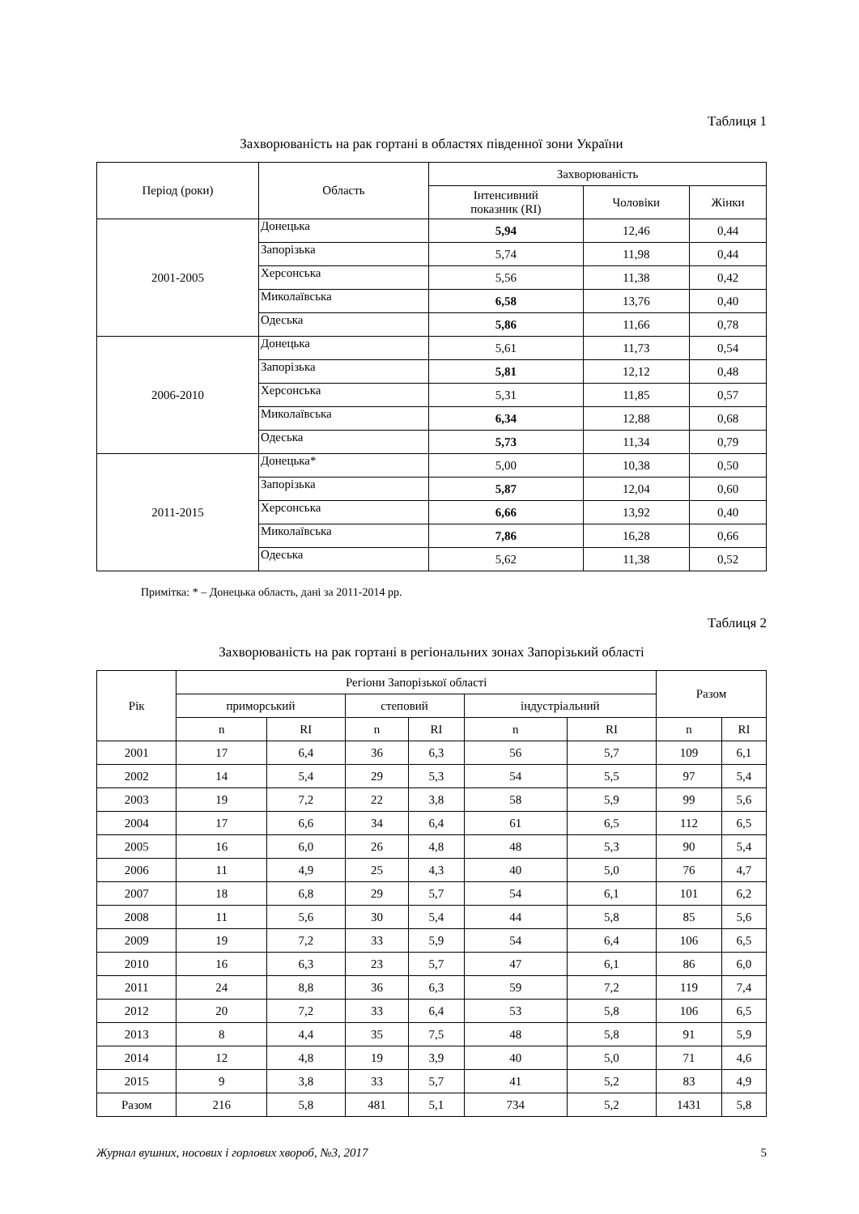Таблиця 1
Захворюваність на рак гортані в областях південної зони України
| Період (роки) | Область | Захворюваність | | |
| --- | --- | --- | --- | --- |
| | | Інтенсивний показник (RI) | Чоловіки | Жінки |
| 2001-2005 | Донецька | 5,94 | 12,46 | 0,44 |
| | Запорізька | 5,74 | 11,98 | 0,44 |
| | Херсонська | 5,56 | 11,38 | 0,42 |
| | Миколаївська | 6,58 | 13,76 | 0,40 |
| | Одеська | 5,86 | 11,66 | 0,78 |
| 2006-2010 | Донецька | 5,61 | 11,73 | 0,54 |
| | Запорізька | 5,81 | 12,12 | 0,48 |
| | Херсонська | 5,31 | 11,85 | 0,57 |
| | Миколаївська | 6,34 | 12,88 | 0,68 |
| | Одеська | 5,73 | 11,34 | 0,79 |
| 2011-2015 | Донецька* | 5,00 | 10,38 | 0,50 |
| | Запорізька | 5,87 | 12,04 | 0,60 |
| | Херсонська | 6,66 | 13,92 | 0,40 |
| | Миколаївська | 7,86 | 16,28 | 0,66 |
| | Одеська | 5,62 | 11,38 | 0,52 |
Примітка: * – Донецька область, дані за 2011-2014 рр.
Таблиця 2
Захворюваність на рак гортані в регіональних зонах Запорізький області
| Рік | Регіони Запорізької області | | | | | | Разом | |
| --- | --- | --- | --- | --- | --- | --- | --- | --- |
| | приморський | | степовий | | індустріальний | | | |
| | n | RI | n | RI | n | RI | n | RI |
| 2001 | 17 | 6,4 | 36 | 6,3 | 56 | 5,7 | 109 | 6,1 |
| 2002 | 14 | 5,4 | 29 | 5,3 | 54 | 5,5 | 97 | 5,4 |
| 2003 | 19 | 7,2 | 22 | 3,8 | 58 | 5,9 | 99 | 5,6 |
| 2004 | 17 | 6,6 | 34 | 6,4 | 61 | 6,5 | 112 | 6,5 |
| 2005 | 16 | 6,0 | 26 | 4,8 | 48 | 5,3 | 90 | 5,4 |
| 2006 | 11 | 4,9 | 25 | 4,3 | 40 | 5,0 | 76 | 4,7 |
| 2007 | 18 | 6,8 | 29 | 5,7 | 54 | 6,1 | 101 | 6,2 |
| 2008 | 11 | 5,6 | 30 | 5,4 | 44 | 5,8 | 85 | 5,6 |
| 2009 | 19 | 7,2 | 33 | 5,9 | 54 | 6,4 | 106 | 6,5 |
| 2010 | 16 | 6,3 | 23 | 5,7 | 47 | 6,1 | 86 | 6,0 |
| 2011 | 24 | 8,8 | 36 | 6,3 | 59 | 7,2 | 119 | 7,4 |
| 2012 | 20 | 7,2 | 33 | 6,4 | 53 | 5,8 | 106 | 6,5 |
| 2013 | 8 | 4,4 | 35 | 7,5 | 48 | 5,8 | 91 | 5,9 |
| 2014 | 12 | 4,8 | 19 | 3,9 | 40 | 5,0 | 71 | 4,6 |
| 2015 | 9 | 3,8 | 33 | 5,7 | 41 | 5,2 | 83 | 4,9 |
| Разом | 216 | 5,8 | 481 | 5,1 | 734 | 5,2 | 1431 | 5,8 |
Журнал вушних, носових і горлових хвороб, №3, 2017 5